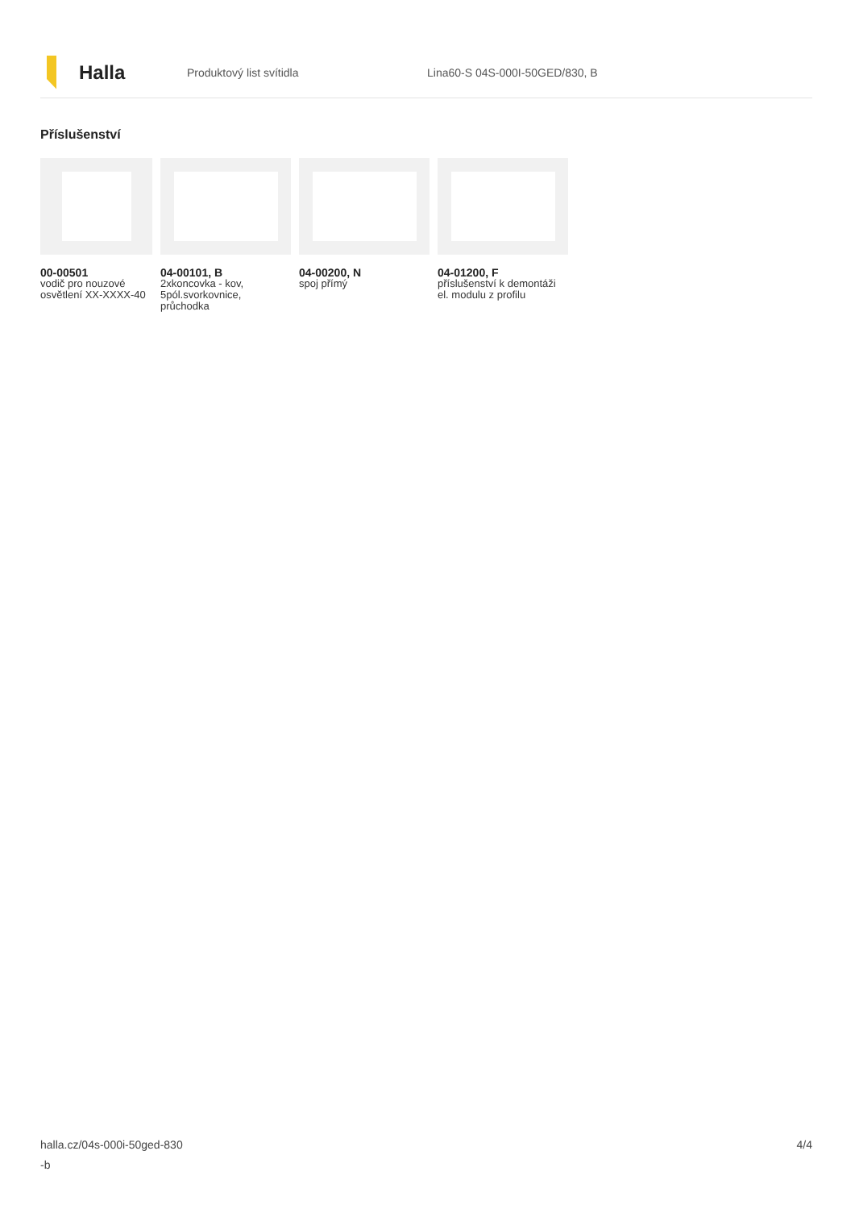Halla
Produktový list svítidla Lina60-S 04S-000I-50GED/830, B
Příslušenství
00-00501
vodič pro nouzové osvětlení XX-XXXX-40
04-00101, B
2xkoncovka - kov, 5pól.svorkovnice, průchodka
04-00200, N
spoj přímý
04-01200, F
příslušenství k demontáži el. modulu z profilu
halla.cz/04s-000i-50ged-830
-b
4/4